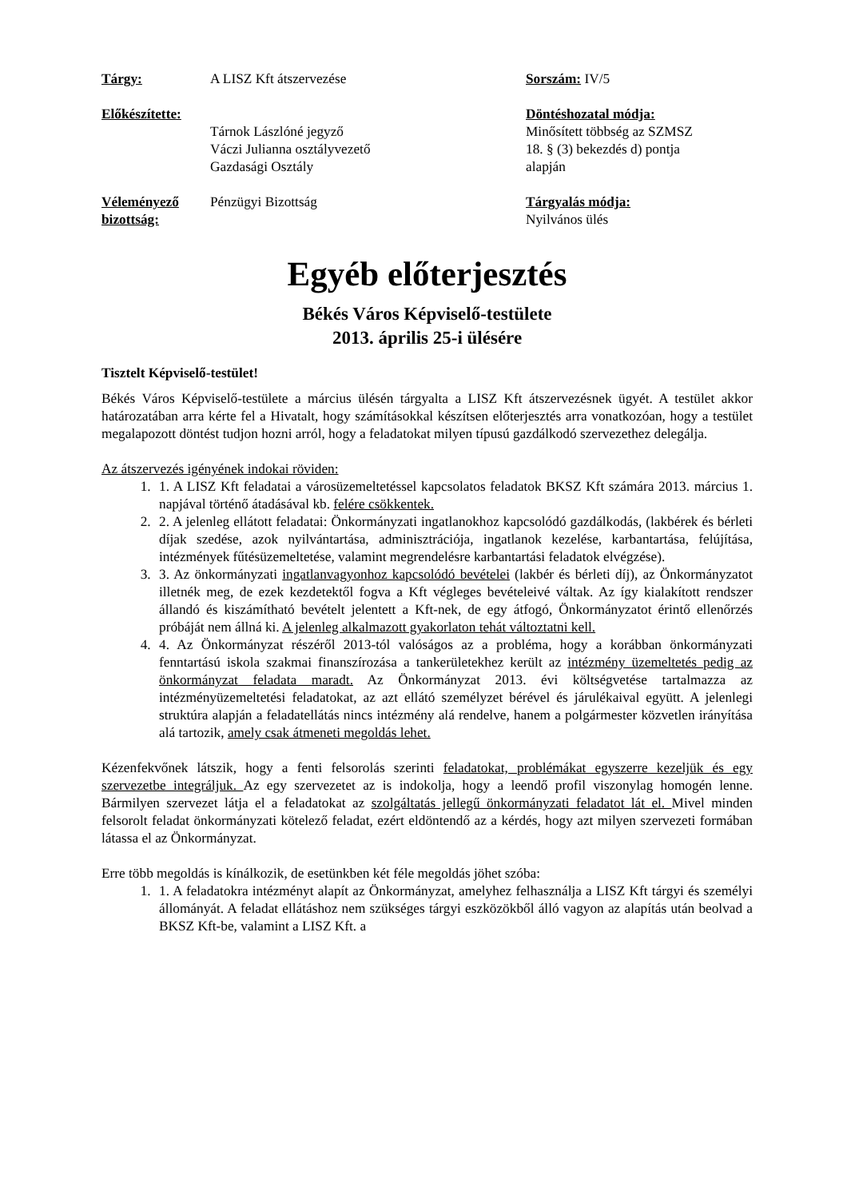| Tárgy: | A LISZ Kft átszervezése | Sorszám: IV/5 |
| Előkészítette: | Tárnok Lászlóné jegyző Váczi Julianna osztályvezető Gazdasági Osztály | Döntéshozatal módja: Minősített többség az SZMSZ 18. § (3) bekezdés d) pontja alapján |
| Véleményező bizottság: | Pénzügyi Bizottság | Tárgyalás módja: Nyilvános ülés |
Egyéb előterjesztés
Békés Város Képviselő-testülete
2013. április 25-i ülésére
Tisztelt Képviselő-testület!
Békés Város Képviselő-testülete a március ülésén tárgyalta a LISZ Kft átszervezésnek ügyét. A testület akkor határozatában arra kérte fel a Hivatalt, hogy számításokkal készítsen előterjesztés arra vonatkozóan, hogy a testület megalapozott döntést tudjon hozni arról, hogy a feladatokat milyen típusú gazdálkodó szervezethez delegálja.
Az átszervezés igényének indokai röviden:
1. 1. A LISZ Kft feladatai a városüzemeltetéssel kapcsolatos feladatok BKSZ Kft számára 2013. március 1. napjával történő átadásával kb. felére csökkentek.
2. 2. A jelenleg ellátott feladatai: Önkormányzati ingatlanokhoz kapcsolódó gazdálkodás, (lakbérek és bérleti díjak szedése, azok nyilvántartása, adminisztrációja, ingatlanok kezelése, karbantartása, felújítása, intézmények fűtésüzemeltetése, valamint megrendelésre karbantartási feladatok elvégzése).
3. 3. Az önkormányzati ingatlanvagyonhoz kapcsolódó bevételei (lakbér és bérleti díj), az Önkormányzatot illetnék meg, de ezek kezdetektől fogva a Kft végleges bevételeivé váltak. Az így kialakított rendszer állandó és kiszámítható bevételt jelentett a Kft-nek, de egy átfogó, Önkormányzatot érintő ellenőrzés próbáját nem állná ki. A jelenleg alkalmazott gyakorlaton tehát változtatni kell.
4. 4. Az Önkormányzat részéről 2013-tól valóságos az a probléma, hogy a korábban önkormányzati fenntartású iskola szakmai finanszírozása a tankerületekhez került az intézmény üzemeltetés pedig az önkormányzat feladata maradt. Az Önkormányzat 2013. évi költségvetése tartalmazza az intézményüzemeltetési feladatokat, az azt ellátó személyzet bérével és járulékaival együtt. A jelenlegi struktúra alapján a feladatellátás nincs intézmény alá rendelve, hanem a polgármester közvetlen irányítása alá tartozik, amely csak átmeneti megoldás lehet.
Kézenfekvőnek látszik, hogy a fenti felsorolás szerinti feladatokat, problémákat egyszerre kezeljük és egy szervezetbe integráljuk. Az egy szervezetet az is indokolja, hogy a leendő profil viszonylag homogén lenne. Bármilyen szervezet látja el a feladatokat az szolgáltatás jellegű önkormányzati feladatot lát el. Mivel minden felsorolt feladat önkormányzati kötelező feladat, ezért eldöntendő az a kérdés, hogy azt milyen szervezeti formában látassa el az Önkormányzat.
Erre több megoldás is kínálkozik, de esetünkben két féle megoldás jöhet szóba:
1. 1. A feladatokra intézményt alapít az Önkormányzat, amelyhez felhasználja a LISZ Kft tárgyi és személyi állományát. A feladat ellátáshoz nem szükséges tárgyi eszközökből álló vagyon az alapítás után beolvad a BKSZ Kft-be, valamint a LISZ Kft. a